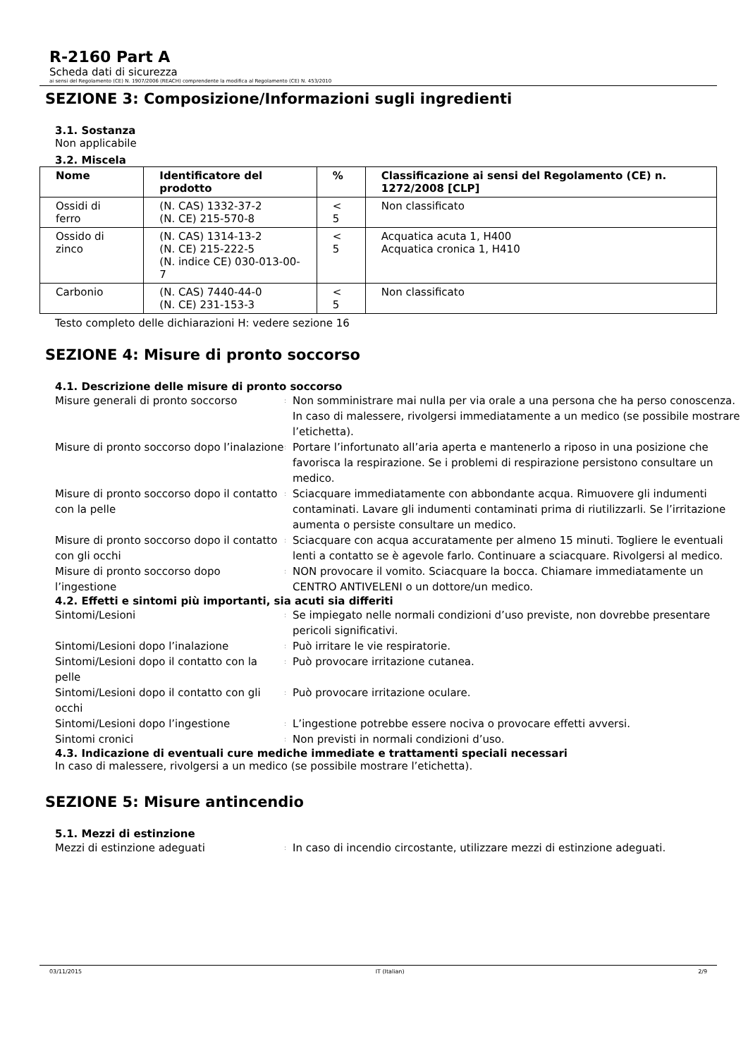R-2160 Part A
Scheda dati di sicurezza
ai sensi del Regolamento (CE) N. 1907/2006 (REACH) comprendente la modifica al Regolamento (CE) N. 453/2010
SEZIONE 3: Composizione/Informazioni sugli ingredienti
3.1. Sostanza
Non applicabile
3.2. Miscela
| Nome | Identificatore del prodotto | % | Classificazione ai sensi del Regolamento (CE) n. 1272/2008 [CLP] |
| --- | --- | --- | --- |
| Ossidi di ferro | (N. CAS) 1332-37-2 (N. CE) 215-570-8 | < 5 | Non classificato |
| Ossido di zinco | (N. CAS) 1314-13-2 (N. CE) 215-222-5 (N. indice CE) 030-013-00-7 | < 5 | Acquatica acuta 1, H400 Acquatica cronica 1, H410 |
| Carbonio | (N. CAS) 7440-44-0 (N. CE) 231-153-3 | < 5 | Non classificato |
Testo completo delle dichiarazioni H: vedere sezione 16
SEZIONE 4: Misure di pronto soccorso
4.1. Descrizione delle misure di pronto soccorso
| Misure generali di pronto soccorso | : | Non somministrare mai nulla per via orale a una persona che ha perso conoscenza. In caso di malessere, rivolgersi immediatamente a un medico (se possibile mostrare l’etichetta). |
| Misure di pronto soccorso dopo l’inalazione | : | Portare l’infortunato all’aria aperta e mantenerlo a riposo in una posizione che favorisca la respirazione. Se i problemi di respirazione persistono consultare un medico. |
| Misure di pronto soccorso dopo il contatto con la pelle | : | Sciacquare immediatamente con abbondante acqua. Rimuovere gli indumenti contaminati. Lavare gli indumenti contaminati prima di riutilizzarli. Se l’irritazione aumenta o persiste consultare un medico. |
| Misure di pronto soccorso dopo il contatto con gli occhi | : | Sciacquare con acqua accuratamente per almeno 15 minuti. Togliere le eventuali lenti a contatto se è agevole farlo. Continuare a sciacquare. Rivolgersi al medico. |
| Misure di pronto soccorso dopo l’ingestione | : | NON provocare il vomito. Sciacquare la bocca. Chiamare immediatamente un CENTRO ANTIVELENI o un dottore/un medico. |
4.2. Effetti e sintomi più importanti, sia acuti sia differiti
| Sintomi/Lesioni | : | Se impiegato nelle normali condizioni d’uso previste, non dovrebbe presentare pericoli significativi. |
| Sintomi/Lesioni dopo l’inalazione | : | Può irritare le vie respiratorie. |
| Sintomi/Lesioni dopo il contatto con la pelle | : | Può provocare irritazione cutanea. |
| Sintomi/Lesioni dopo il contatto con gli occhi | : | Può provocare irritazione oculare. |
| Sintomi/Lesioni dopo l’ingestione | : | L’ingestione potrebbe essere nociva o provocare effetti avversi. |
| Sintomi cronici | : | Non previsti in normali condizioni d’uso. |
4.3. Indicazione di eventuali cure mediche immediate e trattamenti speciali necessari
In caso di malessere, rivolgersi a un medico (se possibile mostrare l’etichetta).
SEZIONE 5: Misure antincendio
5.1. Mezzi di estinzione
| Mezzi di estinzione adeguati | : | In caso di incendio circostante, utilizzare mezzi di estinzione adeguati. |
03/11/2015 IT (Italian) 2/9